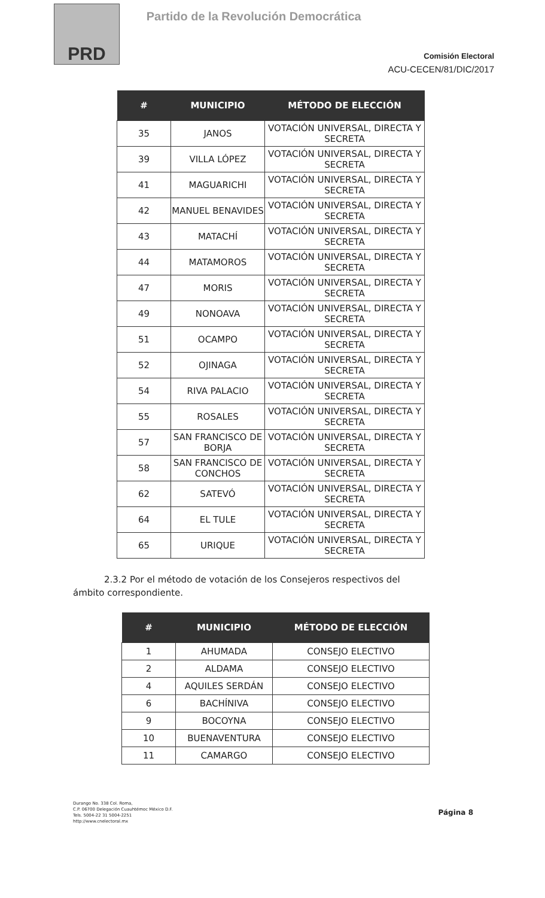PRD
Partido de la Revolución Democrática
Comisión Electoral
ACU-CECEN/81/DIC/2017
| # | MUNICIPIO | MÉTODO DE ELECCIÓN |
| --- | --- | --- |
| 35 | JANOS | VOTACIÓN UNIVERSAL, DIRECTA Y SECRETA |
| 39 | VILLA LÓPEZ | VOTACIÓN UNIVERSAL, DIRECTA Y SECRETA |
| 41 | MAGUARICHI | VOTACIÓN UNIVERSAL, DIRECTA Y SECRETA |
| 42 | MANUEL BENAVIDES | VOTACIÓN UNIVERSAL, DIRECTA Y SECRETA |
| 43 | MATACHÍ | VOTACIÓN UNIVERSAL, DIRECTA Y SECRETA |
| 44 | MATAMOROS | VOTACIÓN UNIVERSAL, DIRECTA Y SECRETA |
| 47 | MORIS | VOTACIÓN UNIVERSAL, DIRECTA Y SECRETA |
| 49 | NONOAVA | VOTACIÓN UNIVERSAL, DIRECTA Y SECRETA |
| 51 | OCAMPO | VOTACIÓN UNIVERSAL, DIRECTA Y SECRETA |
| 52 | OJINAGA | VOTACIÓN UNIVERSAL, DIRECTA Y SECRETA |
| 54 | RIVA PALACIO | VOTACIÓN UNIVERSAL, DIRECTA Y SECRETA |
| 55 | ROSALES | VOTACIÓN UNIVERSAL, DIRECTA Y SECRETA |
| 57 | SAN FRANCISCO DE BORJA | VOTACIÓN UNIVERSAL, DIRECTA Y SECRETA |
| 58 | SAN FRANCISCO DE CONCHOS | VOTACIÓN UNIVERSAL, DIRECTA Y SECRETA |
| 62 | SATEVÓ | VOTACIÓN UNIVERSAL, DIRECTA Y SECRETA |
| 64 | EL TULE | VOTACIÓN UNIVERSAL, DIRECTA Y SECRETA |
| 65 | URIQUE | VOTACIÓN UNIVERSAL, DIRECTA Y SECRETA |
2.3.2 Por el método de votación de los Consejeros respectivos del ámbito correspondiente.
| # | MUNICIPIO | MÉTODO DE ELECCIÓN |
| --- | --- | --- |
| 1 | AHUMADA | CONSEJO ELECTIVO |
| 2 | ALDAMA | CONSEJO ELECTIVO |
| 4 | AQUILES SERDÁN | CONSEJO ELECTIVO |
| 6 | BACHÍNIVA | CONSEJO ELECTIVO |
| 9 | BOCOYNA | CONSEJO ELECTIVO |
| 10 | BUENAVENTURA | CONSEJO ELECTIVO |
| 11 | CAMARGO | CONSEJO ELECTIVO |
Durango No. 338 Col. Roma,
C.P. 06700 Delegación Cuauhtémoc México D.F.
Tels. 5004-22 31 5004-2251
http://www.cnelectoral.mx
Página 8